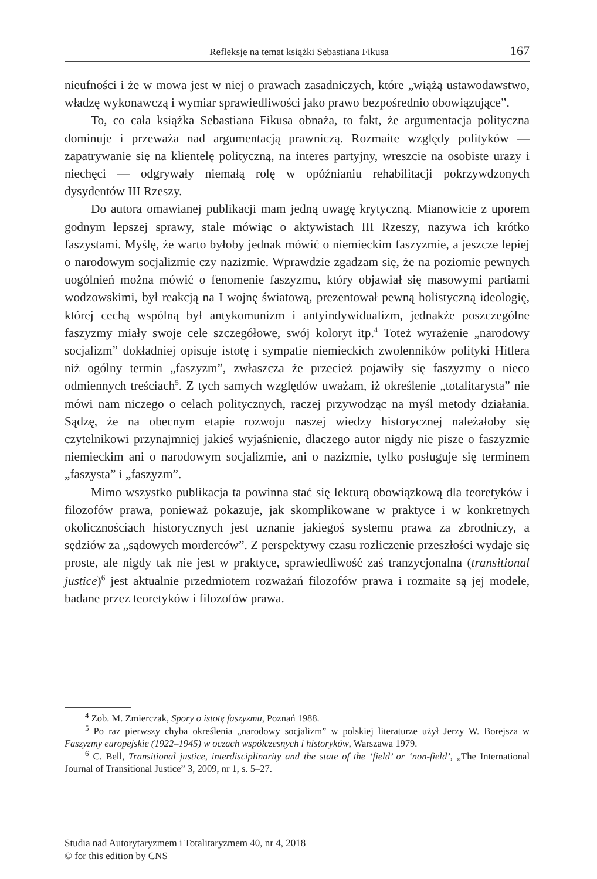Refleksje na temat książki Sebastiana Fikusa 167
nieufności i że w mowa jest w niej o prawach zasadniczych, które „wiążą ustawodawstwo, władzę wykonawczą i wymiar sprawiedliwości jako prawo bezpośrednio obowiązujące”.
To, co cała książka Sebastiana Fikusa obnaża, to fakt, że argumentacja polityczna dominuje i przeważa nad argumentacją prawniczą. Rozmaite względy polityków — zapatrywanie się na klientelę polityczną, na interes partyjny, wreszcie na osobiste urazy i niechęci — odgrywały niemałą rolę w opóźnianiu rehabilitacji pokrzywdzonych dysydentów III Rzeszy.
Do autora omawianej publikacji mam jedną uwagę krytyczną. Mianowicie z uporem godnym lepszej sprawy, stale mówiąc o aktywistach III Rzeszy, nazywa ich krótko faszystami. Myślę, że warto byłoby jednak mówić o niemieckim faszyzmie, a jeszcze lepiej o narodowym socjalizmie czy nazizmie. Wprawdzie zgadzam się, że na poziomie pewnych uogólnień można mówić o fenomenie faszyzmu, który objawiał się masowymi partiami wodzowskimi, był reakcją na I wojnę światową, prezentował pewną holistyczną ideologię, której cechą wspólną był antykomunizm i antyindywidualizm, jednakże poszczególne faszyzmy miały swoje cele szczegółowe, swój koloryt itp.<sup>4</sup> Toteż wyrażenie „narodowy socjalizm” dokładniej opisuje istotę i sympatie niemieckich zwolenników polityki Hitlera niż ogólny termin „faszyzm”, zwłaszcza że przecież pojawiły się faszyzmy o nieco odmiennych treściach<sup>5</sup>. Z tych samych względów uważam, iż określenie „totalitarysta” nie mówi nam niczego o celach politycznych, raczej przywodząc na myśl metody działania. Sądzę, że na obecnym etapie rozwoju naszej wiedzy historycznej należałoby się czytelnikowi przynajmniej jakieś wyjaśnienie, dlaczego autor nigdy nie pisze o faszyzmie niemieckim ani o narodowym socjalizmie, ani o nazizmie, tylko posługuje się terminem „faszysta” i „faszyzm”.
Mimo wszystko publikacja ta powinna stać się lekturą obowiązkową dla teoretyków i filozofów prawa, ponieważ pokazuje, jak skomplikowane w praktyce i w konkretnych okolicznościach historycznych jest uznanie jakiegoś systemu prawa za zbrodniczy, a sędziów za „sądowych morderców”. Z perspektywy czasu rozliczenie przeszłości wydaje się proste, ale nigdy tak nie jest w praktyce, sprawiedliwość zaś tranzycjonalna (transitional justice)<sup>6</sup> jest aktualnie przedmiotem rozważań filozofów prawa i rozmaite są jej modele, badane przez teoretyków i filozofów prawa.
<sup>4</sup> Zob. M. Zmierczak, Spory o istotę faszyzmu, Poznań 1988.
<sup>5</sup> Po raz pierwszy chyba określenia „narodowy socjalizm” w polskiej literaturze użył Jerzy W. Borejsza w Faszyzmy europejskie (1922–1945) w oczach współczesnych i historyków, Warszawa 1979.
<sup>6</sup> C. Bell, Transitional justice, interdisciplinarity and the state of the ‘field’ or ‘non-field’, „The International Journal of Transitional Justice” 3, 2009, nr 1, s. 5–27.
Studia nad Autorytaryzmem i Totalitaryzmem 40, nr 4, 2018
© for this edition by CNS